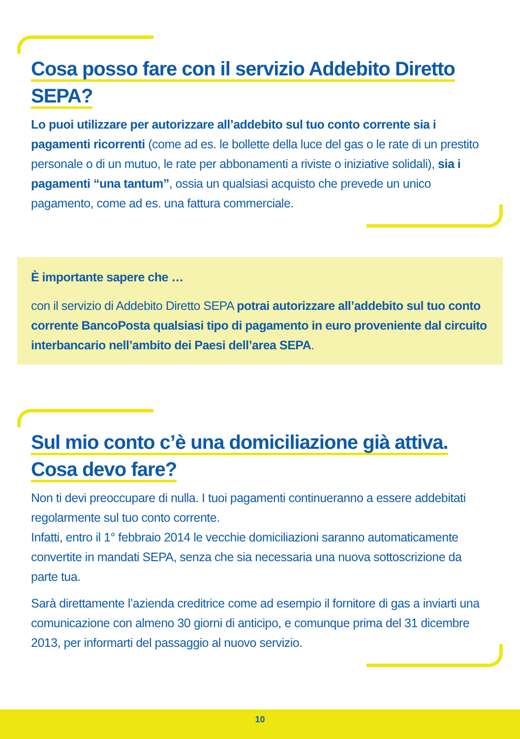Cosa posso fare con il servizio Addebito Diretto SEPA?
Lo puoi utilizzare per autorizzare all’addebito sul tuo conto corrente sia i pagamenti ricorrenti (come ad es. le bollette della luce del gas o le rate di un prestito personale o di un mutuo, le rate per abbonamenti a riviste o iniziative solidali), sia i pagamenti “una tantum”, ossia un qualsiasi acquisto che prevede un unico pagamento, come ad es. una fattura commerciale.
È importante sapere che …
con il servizio di Addebito Diretto SEPA potrai autorizzare all’addebito sul tuo conto corrente BancoPosta qualsiasi tipo di pagamento in euro proveniente dal circuito interbancario nell’ambito dei Paesi dell’area SEPA.
Sul mio conto c’è una domiciliazione già attiva. Cosa devo fare?
Non ti devi preoccupare di nulla. I tuoi pagamenti continueranno a essere addebitati regolarmente sul tuo conto corrente.
Infatti, entro il 1° febbraio 2014 le vecchie domiciliazioni saranno automaticamente convertite in mandati SEPA, senza che sia necessaria una nuova sottoscrizione da parte tua.
Sarà direttamente l’azienda creditrice come ad esempio il fornitore di gas a inviarti una comunicazione con almeno 30 giorni di anticipo, e comunque prima del 31 dicembre 2013, per informarti del passaggio al nuovo servizio.
10